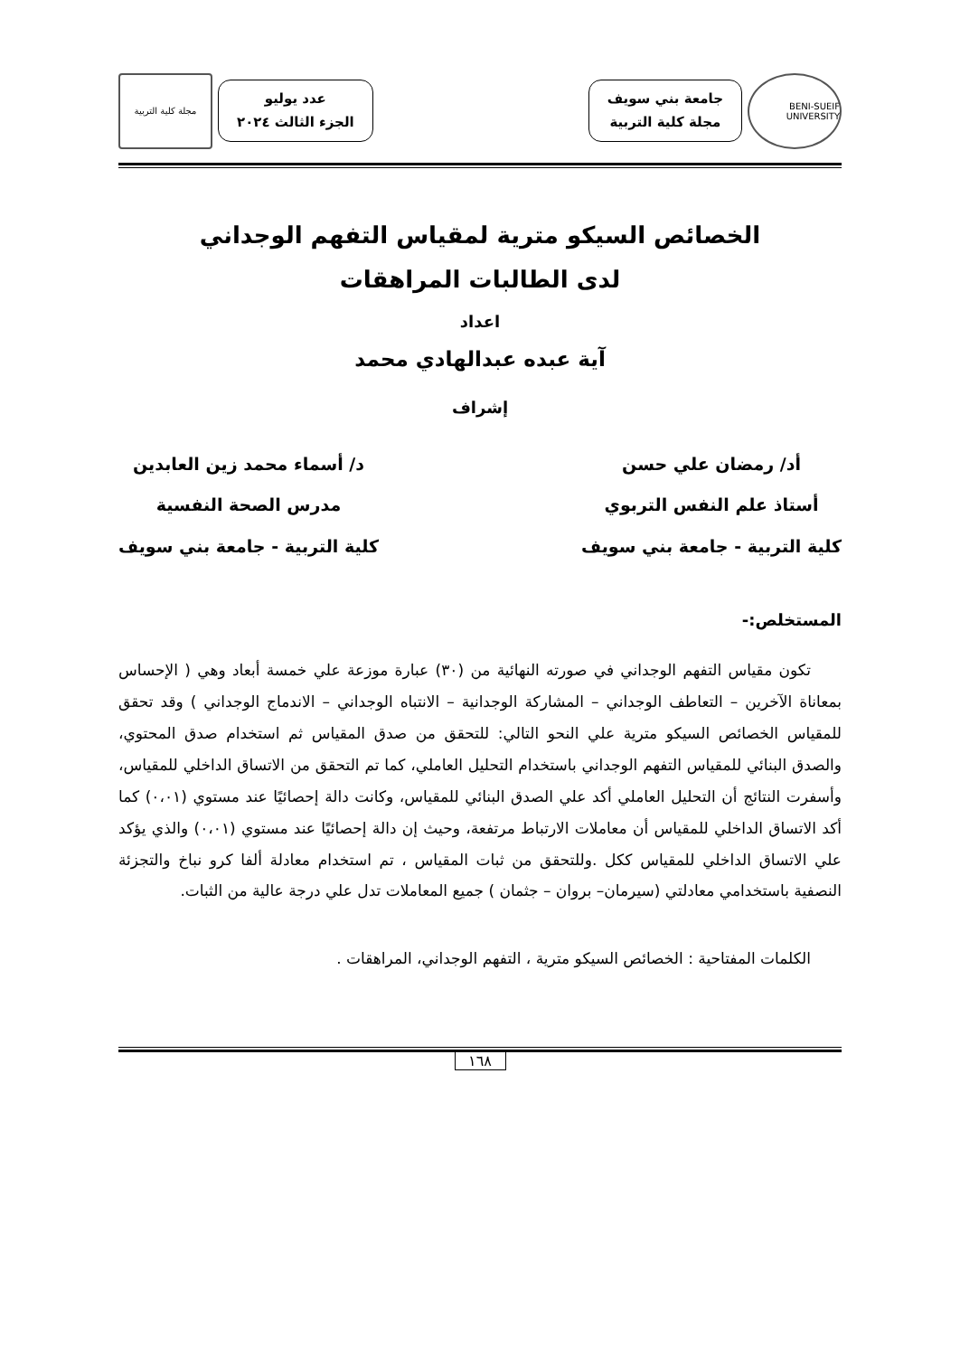BENI-SUEIF UNIVERSITY
جامعة بني سويف
مجلة كلية التربية
عدد يوليو
الجزء الثالث ٢٠٢٤
مجلة كلية التربية
الخصائص السيكو مترية لمقياس التفهم الوجداني
لدى الطالبات المراهقات
اعداد
آية عبده عبدالهادي محمد
إشراف
أد/ رمضان علي حسن
أستاذ علم النفس التربوي
كلية التربية - جامعة بني سويف
د/ أسماء محمد زين العابدين
مدرس الصحة النفسية
كلية التربية - جامعة بني سويف
المستخلص:-
  تكون مقياس التفهم الوجداني في صورته النهائية من (٣٠) عبارة موزعة علي خمسة أبعاد وهي ( الإحساس بمعاناة الآخرين – التعاطف الوجداني – المشاركة الوجدانية – الانتباه الوجداني – الاندماج الوجداني ) وقد تحقق للمقياس الخصائص السيكو مترية علي النحو التالي: للتحقق من صدق المقياس ثم استخدام صدق المحتوي، والصدق البنائي للمقياس التفهم الوجداني باستخدام التحليل العاملي، كما تم التحقق من الاتساق الداخلي للمقياس، وأسفرت النتائج أن التحليل العاملي أكد علي الصدق البنائي للمقياس، وكانت دالة إحصائيًا عند مستوي (٠،٠١) كما أكد الاتساق الداخلي للمقياس أن معاملات الارتباط مرتفعة، وحيث إن دالة إحصائيًا عند مستوي (٠،٠١) والذي يؤكد علي الاتساق الداخلي للمقياس ككل .وللتحقق من ثبات المقياس ، تم استخدام معادلة ألفا كرو نباخ والتجزئة النصفية باستخدامي معادلتي (سيرمان– بروان – جثمان ) جميع المعاملات تدل علي درجة عالية من الثبات.
  الكلمات المفتاحية : الخصائص السيكو مترية ، التفهم الوجداني، المراهقات .
١٦٨